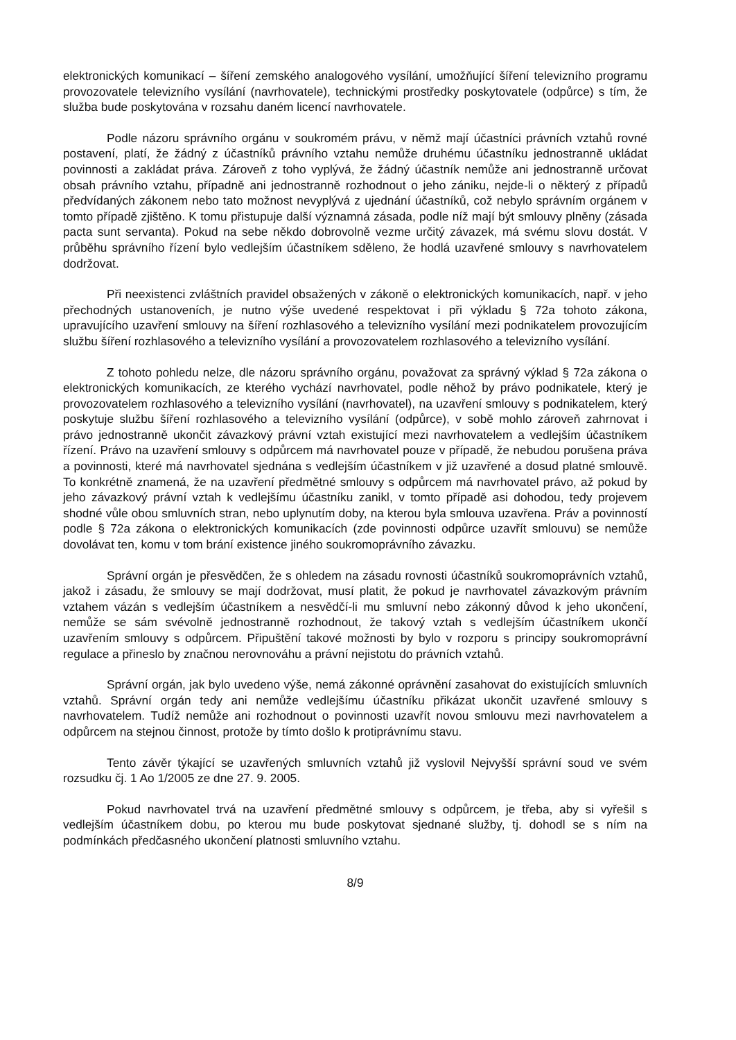elektronických komunikací – šíření zemského analogového vysílání, umožňující šíření televizního programu provozovatele televizního vysílání (navrhovatele), technickými prostředky poskytovatele (odpůrce) s tím, že služba bude poskytována v rozsahu daném licencí navrhovatele.
Podle názoru správního orgánu v soukromém právu, v němž mají účastníci právních vztahů rovné postavení, platí, že žádný z účastníků právního vztahu nemůže druhému účastníku jednostranně ukládat povinnosti a zakládat práva. Zároveň z toho vyplývá, že žádný účastník nemůže ani jednostranně určovat obsah právního vztahu, případně ani jednostranně rozhodnout o jeho zániku, nejde-li o některý z případů předvídaných zákonem nebo tato možnost nevyplývá z ujednání účastníků, což nebylo správním orgánem v tomto případě zjištěno. K tomu přistupuje další významná zásada, podle níž mají být smlouvy plněny (zásada pacta sunt servanta). Pokud na sebe někdo dobrovolně vezme určitý závazek, má svému slovu dostát. V průběhu správního řízení bylo vedlejším účastníkem sděleno, že hodlá uzavřené smlouvy s navrhovatelem dodržovat.
Při neexistenci zvláštních pravidel obsažených v zákoně o elektronických komunikacích, např. v jeho přechodných ustanoveních, je nutno výše uvedené respektovat i při výkladu § 72a tohoto zákona, upravujícího uzavření smlouvy na šíření rozhlasového a televizního vysílání mezi podnikatelem provozujícím službu šíření rozhlasového a televizního vysílání a provozovatelem rozhlasového a televizního vysílání.
Z tohoto pohledu nelze, dle názoru správního orgánu, považovat za správný výklad § 72a zákona o elektronických komunikacích, ze kterého vychází navrhovatel, podle něhož by právo podnikatele, který je provozovatelem rozhlasového a televizního vysílání (navrhovatel), na uzavření smlouvy s podnikatelem, který poskytuje službu šíření rozhlasového a televizního vysílání (odpůrce), v sobě mohlo zároveň zahrnovat i právo jednostranně ukončit závazkový právní vztah existující mezi navrhovatelem a vedlejším účastníkem řízení. Právo na uzavření smlouvy s odpůrcem má navrhovatel pouze v případě, že nebudou porušena práva a povinnosti, které má navrhovatel sjednána s vedlejším účastníkem v již uzavřené a dosud platné smlouvě. To konkrétně znamená, že na uzavření předmětné smlouvy s odpůrcem má navrhovatel právo, až pokud by jeho závazkový právní vztah k vedlejšímu účastníku zanikl, v tomto případě asi dohodou, tedy projevem shodné vůle obou smluvních stran, nebo uplynutím doby, na kterou byla smlouva uzavřena. Práv a povinností podle § 72a zákona o elektronických komunikacích (zde povinnosti odpůrce uzavřít smlouvu) se nemůže dovolávat ten, komu v tom brání existence jiného soukromoprávního závazku.
Správní orgán je přesvědčen, že s ohledem na zásadu rovnosti účastníků soukromoprávních vztahů, jakož i zásadu, že smlouvy se mají dodržovat, musí platit, že pokud je navrhovatel závazkovým právním vztahem vázán s vedlejším účastníkem a nesvědčí-li mu smluvní nebo zákonný důvod k jeho ukončení, nemůže se sám svévolně jednostranně rozhodnout, že takový vztah s vedlejším účastníkem ukončí uzavřením smlouvy s odpůrcem. Připuštění takové možnosti by bylo v rozporu s principy soukromoprávní regulace a přineslo by značnou nerovnováhu a právní nejistotu do právních vztahů.
Správní orgán, jak bylo uvedeno výše, nemá zákonné oprávnění zasahovat do existujících smluvních vztahů. Správní orgán tedy ani nemůže vedlejšímu účastníku přikázat ukončit uzavřené smlouvy s navrhovatelem. Tudíž nemůže ani rozhodnout o povinnosti uzavřít novou smlouvu mezi navrhovatelem a odpůrcem na stejnou činnost, protože by tímto došlo k protiprávnímu stavu.
Tento závěr týkající se uzavřených smluvních vztahů již vyslovil Nejvyšší správní soud ve svém rozsudku čj. 1 Ao 1/2005 ze dne 27. 9. 2005.
Pokud navrhovatel trvá na uzavření předmětné smlouvy s odpůrcem, je třeba, aby si vyřešil s vedlejším účastníkem dobu, po kterou mu bude poskytovat sjednané služby, tj. dohodl se s ním na podmínkách předčasného ukončení platnosti smluvního vztahu.
8/9